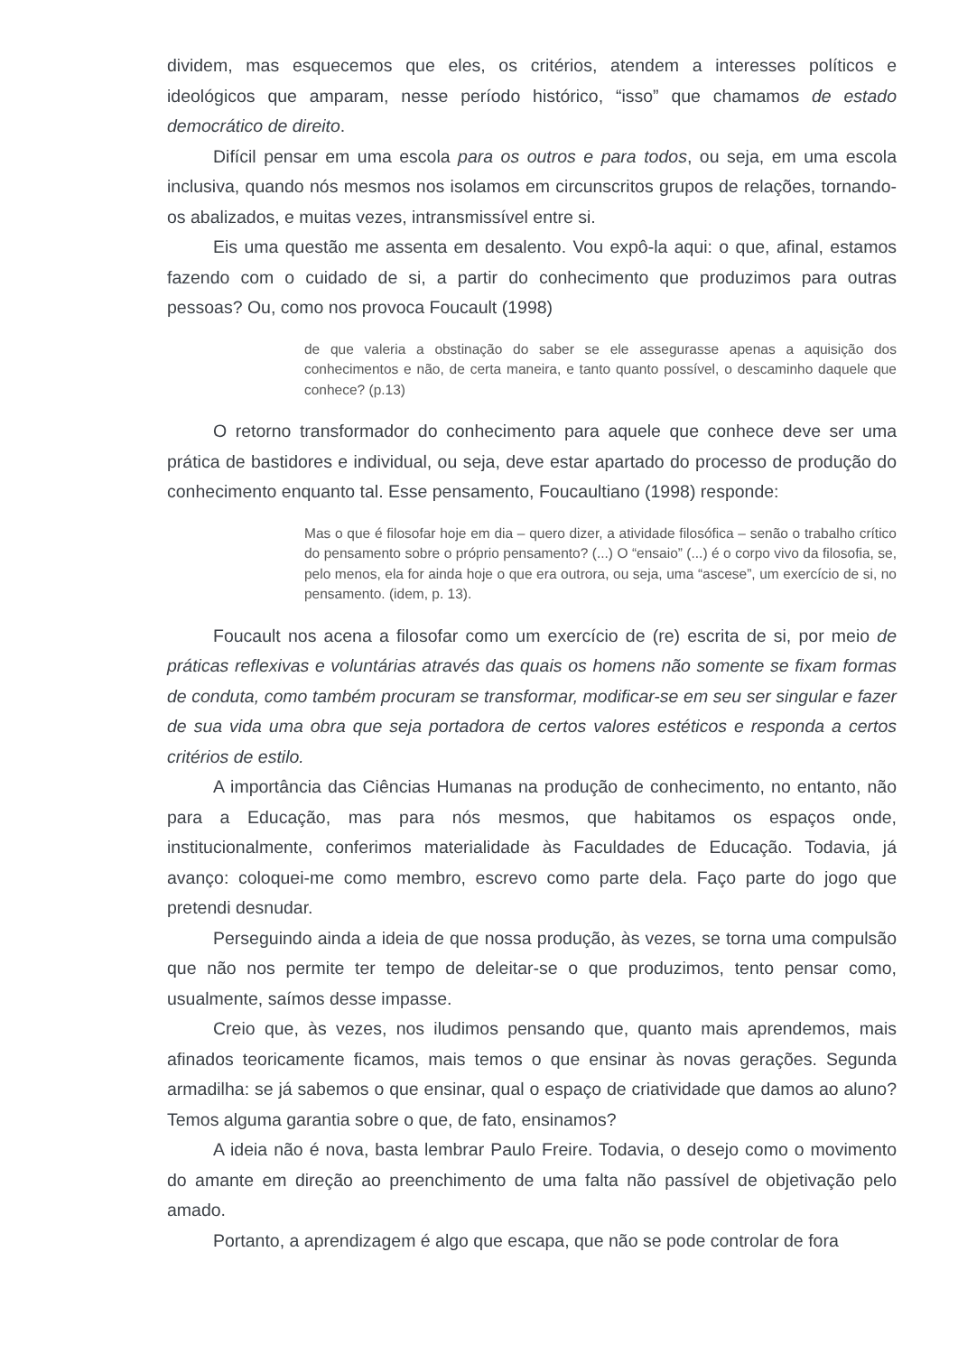dividem, mas esquecemos que eles, os critérios, atendem a interesses políticos e ideológicos que amparam, nesse período histórico, “isso” que chamamos de estado democrático de direito.
Difícil pensar em uma escola para os outros e para todos, ou seja, em uma escola inclusiva, quando nós mesmos nos isolamos em circunscritos grupos de relações, tornando-os abalizados, e muitas vezes, intransmissível entre si.
Eis uma questão me assenta em desalento. Vou expô-la aqui: o que, afinal, estamos fazendo com o cuidado de si, a partir do conhecimento que produzimos para outras pessoas? Ou, como nos provoca Foucault (1998)
de que valeria a obstinação do saber se ele assegurasse apenas a aquisição dos conhecimentos e não, de certa maneira, e tanto quanto possível, o descaminho daquele que conhece? (p.13)
O retorno transformador do conhecimento para aquele que conhece deve ser uma prática de bastidores e individual, ou seja, deve estar apartado do processo de produção do conhecimento enquanto tal. Esse pensamento, Foucaultiano (1998) responde:
Mas o que é filosofar hoje em dia – quero dizer, a atividade filosófica – senão o trabalho crítico do pensamento sobre o próprio pensamento? (...) O “ensaio” (...) é o corpo vivo da filosofia, se, pelo menos, ela for ainda hoje o que era outrora, ou seja, uma “ascese”, um exercício de si, no pensamento. (idem, p. 13).
Foucault nos acena a filosofar como um exercício de (re) escrita de si, por meio de práticas reflexivas e voluntárias através das quais os homens não somente se fixam formas de conduta, como também procuram se transformar, modificar-se em seu ser singular e fazer de sua vida uma obra que seja portadora de certos valores estéticos e responda a certos critérios de estilo.
A importância das Ciências Humanas na produção de conhecimento, no entanto, não para a Educação, mas para nós mesmos, que habitamos os espaços onde, institucionalmente, conferimos materialidade às Faculdades de Educação. Todavia, já avanço: coloquei-me como membro, escrevo como parte dela. Faço parte do jogo que pretendi desnudar.
Perseguindo ainda a ideia de que nossa produção, às vezes, se torna uma compulsão que não nos permite ter tempo de deleitar-se o que produzimos, tento pensar como, usualmente, saímos desse impasse.
Creio que, às vezes, nos iludimos pensando que, quanto mais aprendemos, mais afinados teoricamente ficamos, mais temos o que ensinar às novas gerações. Segunda armadilha: se já sabemos o que ensinar, qual o espaço de criatividade que damos ao aluno? Temos alguma garantia sobre o que, de fato, ensinamos?
A ideia não é nova, basta lembrar Paulo Freire. Todavia, o desejo como o movimento do amante em direção ao preenchimento de uma falta não passível de objetivação pelo amado.
Portanto, a aprendizagem é algo que escapa, que não se pode controlar de fora